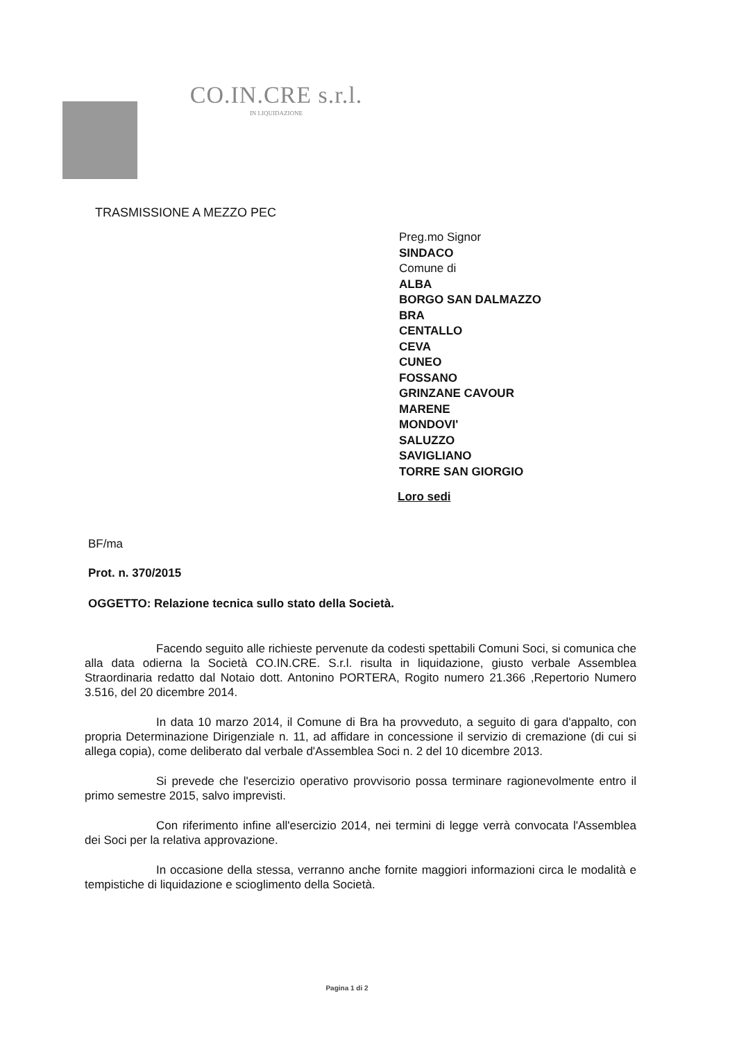CO.IN.CRE s.r.l.
IN LIQUIDAZIONE
TRASMISSIONE A MEZZO PEC
Preg.mo Signor
SINDACO
Comune di
ALBA
BORGO SAN DALMAZZO
BRA
CENTALLO
CEVA
CUNEO
FOSSANO
GRINZANE CAVOUR
MARENE
MONDOVI'
SALUZZO
SAVIGLIANO
TORRE SAN GIORGIO
Loro sedi
BF/ma
Prot. n. 370/2015
OGGETTO: Relazione tecnica sullo stato della Società.
Facendo seguito alle richieste pervenute da codesti spettabili Comuni Soci, si comunica che alla data odierna la Società CO.IN.CRE. S.r.l. risulta in liquidazione, giusto verbale Assemblea Straordinaria redatto dal Notaio dott. Antonino PORTERA, Rogito numero 21.366 ,Repertorio Numero 3.516, del 20 dicembre 2014.
In data 10 marzo 2014, il Comune di Bra ha provveduto, a seguito di gara d'appalto, con propria Determinazione Dirigenziale n. 11, ad affidare in concessione il servizio di cremazione (di cui si allega copia), come deliberato dal verbale d'Assemblea Soci n. 2 del 10 dicembre 2013.
Si prevede che l'esercizio operativo provvisorio possa terminare ragionevolmente entro il primo semestre 2015, salvo imprevisti.
Con riferimento infine all'esercizio 2014, nei termini di legge verrà convocata l'Assemblea dei Soci per la relativa approvazione.
In occasione della stessa, verranno anche fornite maggiori informazioni circa le modalità e tempistiche di liquidazione e scioglimento della Società.
Pagina 1 di 2